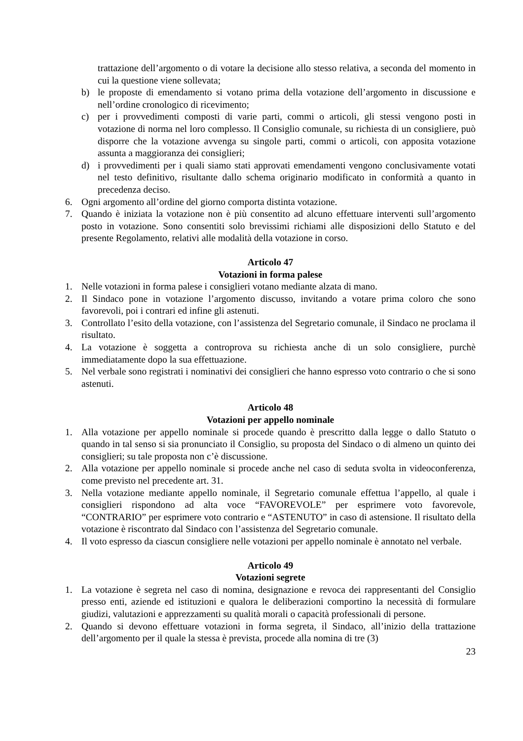trattazione dell’argomento o di votare la decisione allo stesso relativa, a seconda del momento in cui la questione viene sollevata;
b) le proposte di emendamento si votano prima della votazione dell’argomento in discussione e nell’ordine cronologico di ricevimento;
c) per i provvedimenti composti di varie parti, commi o articoli, gli stessi vengono posti in votazione di norma nel loro complesso. Il Consiglio comunale, su richiesta di un consigliere, può disporre che la votazione avvenga su singole parti, commi o articoli, con apposita votazione assunta a maggioranza dei consiglieri;
d) i provvedimenti per i quali siamo stati approvati emendamenti vengono conclusivamente votati nel testo definitivo, risultante dallo schema originario modificato in conformità a quanto in precedenza deciso.
6. Ogni argomento all’ordine del giorno comporta distinta votazione.
7. Quando è iniziata la votazione non è più consentito ad alcuno effettuare interventi sull’argomento posto in votazione. Sono consentiti solo brevissimi richiami alle disposizioni dello Statuto e del presente Regolamento, relativi alle modalità della votazione in corso.
Articolo 47
Votazioni in forma palese
1. Nelle votazioni in forma palese i consiglieri votano mediante alzata di mano.
2. Il Sindaco pone in votazione l’argomento discusso, invitando a votare prima coloro che sono favorevoli, poi i contrari ed infine gli astenuti.
3. Controllato l’esito della votazione, con l’assistenza del Segretario comunale, il Sindaco ne proclama il risultato.
4. La votazione è soggetta a controprova su richiesta anche di un solo consigliere, purchè immediatamente dopo la sua effettuazione.
5. Nel verbale sono registrati i nominativi dei consiglieri che hanno espresso voto contrario o che si sono astenuti.
Articolo 48
Votazioni per appello nominale
1. Alla votazione per appello nominale si procede quando è prescritto dalla legge o dallo Statuto o quando in tal senso si sia pronunciato il Consiglio, su proposta del Sindaco o di almeno un quinto dei consiglieri; su tale proposta non c’è discussione.
2. Alla votazione per appello nominale si procede anche nel caso di seduta svolta in videoconferenza, come previsto nel precedente art. 31.
3. Nella votazione mediante appello nominale, il Segretario comunale effettua l’appello, al quale i consiglieri rispondono ad alta voce “FAVOREVOLE” per esprimere voto favorevole, “CONTRARIO” per esprimere voto contrario e “ASTENUTO” in caso di astensione. Il risultato della votazione è riscontrato dal Sindaco con l’assistenza del Segretario comunale.
4. Il voto espresso da ciascun consigliere nelle votazioni per appello nominale è annotato nel verbale.
Articolo 49
Votazioni segrete
1. La votazione è segreta nel caso di nomina, designazione e revoca dei rappresentanti del Consiglio presso enti, aziende ed istituzioni e qualora le deliberazioni comportino la necessità di formulare giudizi, valutazioni e apprezzamenti su qualità morali o capacità professionali di persone.
2. Quando si devono effettuare votazioni in forma segreta, il Sindaco, all’inizio della trattazione dell’argomento per il quale la stessa è prevista, procede alla nomina di tre (3)
23